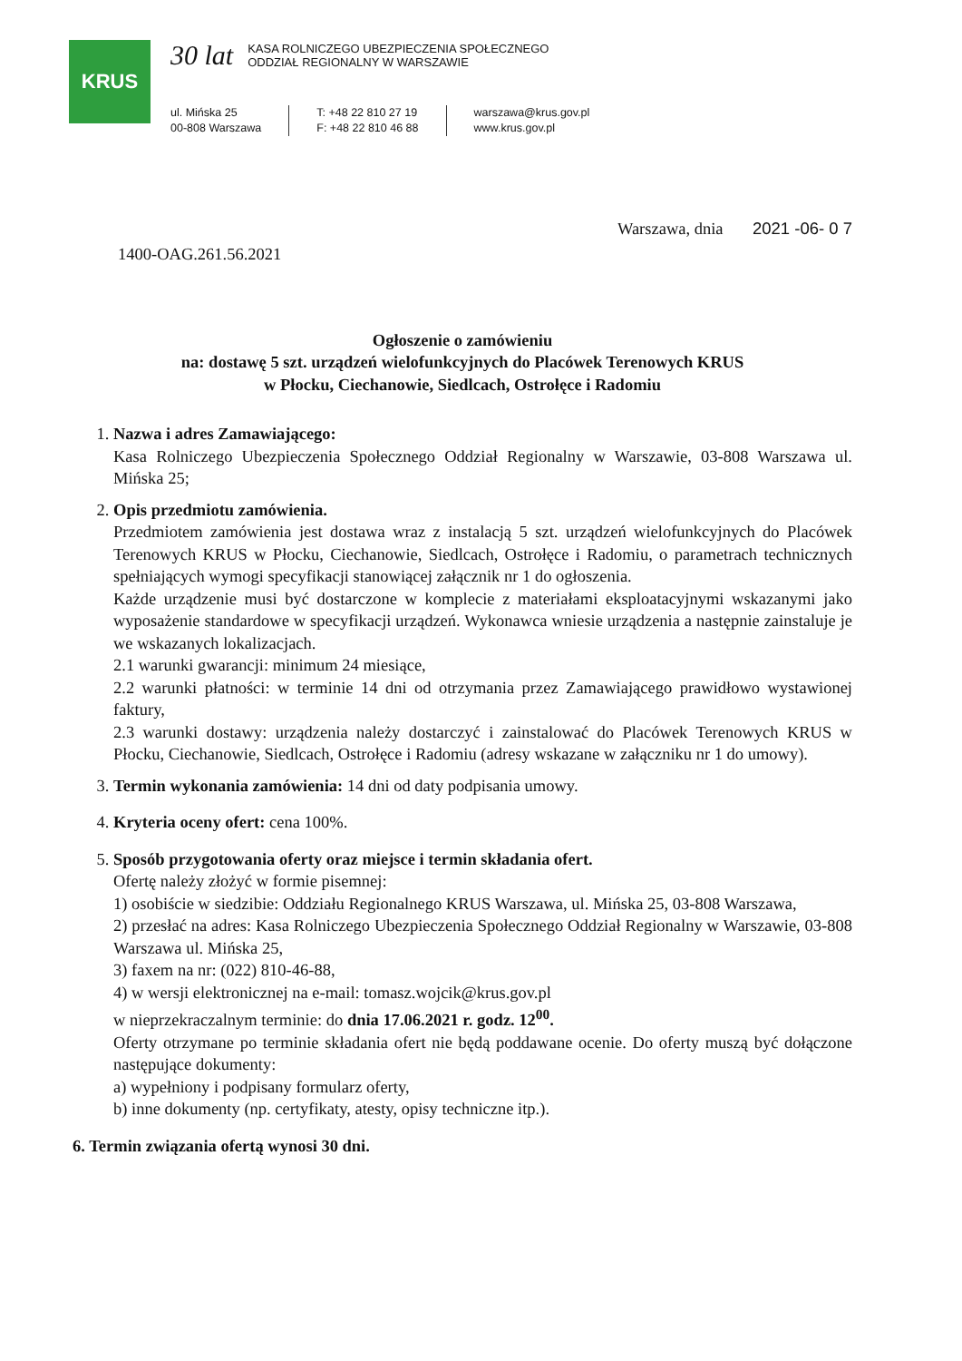KRUS
30 lat KASA ROLNICZEGO UBEZPIECZENIA SPOŁECZNEGO
ODDZIAŁ REGIONALNY W WARSZAWIE
ul. Mińska 25
00-808 Warszawa
T: +48 22 810 27 19
F: +48 22 810 46 88
warszawa@krus.gov.pl
www.krus.gov.pl
1400-OAG.261.56.2021 Warszawa, dnia 2021 -06- 0 7
Ogłoszenie o zamówieniu
na: dostawę 5 szt. urządzeń wielofunkcyjnych do Placówek Terenowych KRUS
w Płocku, Ciechanowie, Siedlcach, Ostrołęce i Radomiu
1. Nazwa i adres Zamawiającego:
Kasa Rolniczego Ubezpieczenia Społecznego Oddział Regionalny w Warszawie, 03-808 Warszawa ul. Mińska 25;
2. Opis przedmiotu zamówienia.
Przedmiotem zamówienia jest dostawa wraz z instalacją 5 szt. urządzeń wielofunkcyjnych do Placówek Terenowych KRUS w Płocku, Ciechanowie, Siedlcach, Ostrołęce i Radomiu, o parametrach technicznych spełniających wymogi specyfikacji stanowiącej załącznik nr 1 do ogłoszenia.
Każde urządzenie musi być dostarczone w komplecie z materiałami eksploatacyjnymi wskazanymi jako wyposażenie standardowe w specyfikacji urządzeń. Wykonawca wniesie urządzenia a następnie zainstaluje je we wskazanych lokalizacjach.
2.1 warunki gwarancji: minimum 24 miesiące,
2.2 warunki płatności: w terminie 14 dni od otrzymania przez Zamawiającego prawidłowo wystawionej faktury,
2.3 warunki dostawy: urządzenia należy dostarczyć i zainstalować do Placówek Terenowych KRUS w Płocku, Ciechanowie, Siedlcach, Ostrołęce i Radomiu (adresy wskazane w załączniku nr 1 do umowy).
3. Termin wykonania zamówienia: 14 dni od daty podpisania umowy.
4. Kryteria oceny ofert: cena 100%.
5. Sposób przygotowania oferty oraz miejsce i termin składania ofert.
Ofertę należy złożyć w formie pisemnej:
1) osobiście w siedzibie: Oddziału Regionalnego KRUS Warszawa, ul. Mińska 25, 03-808 Warszawa,
2) przesłać na adres: Kasa Rolniczego Ubezpieczenia Społecznego Oddział Regionalny w Warszawie, 03-808 Warszawa ul. Mińska 25,
3) faxem na nr: (022) 810-46-88,
4) w wersji elektronicznej na e-mail: tomasz.wojcik@krus.gov.pl
w nieprzekraczalnym terminie: do dnia 17.06.2021 r. godz. 12<sup>00</sup>.
Oferty otrzymane po terminie składania ofert nie będą poddawane ocenie. Do oferty muszą być dołączone następujące dokumenty:
a) wypełniony i podpisany formularz oferty,
b) inne dokumenty (np. certyfikaty, atesty, opisy techniczne itp.).
6. Termin związania ofertą wynosi 30 dni.